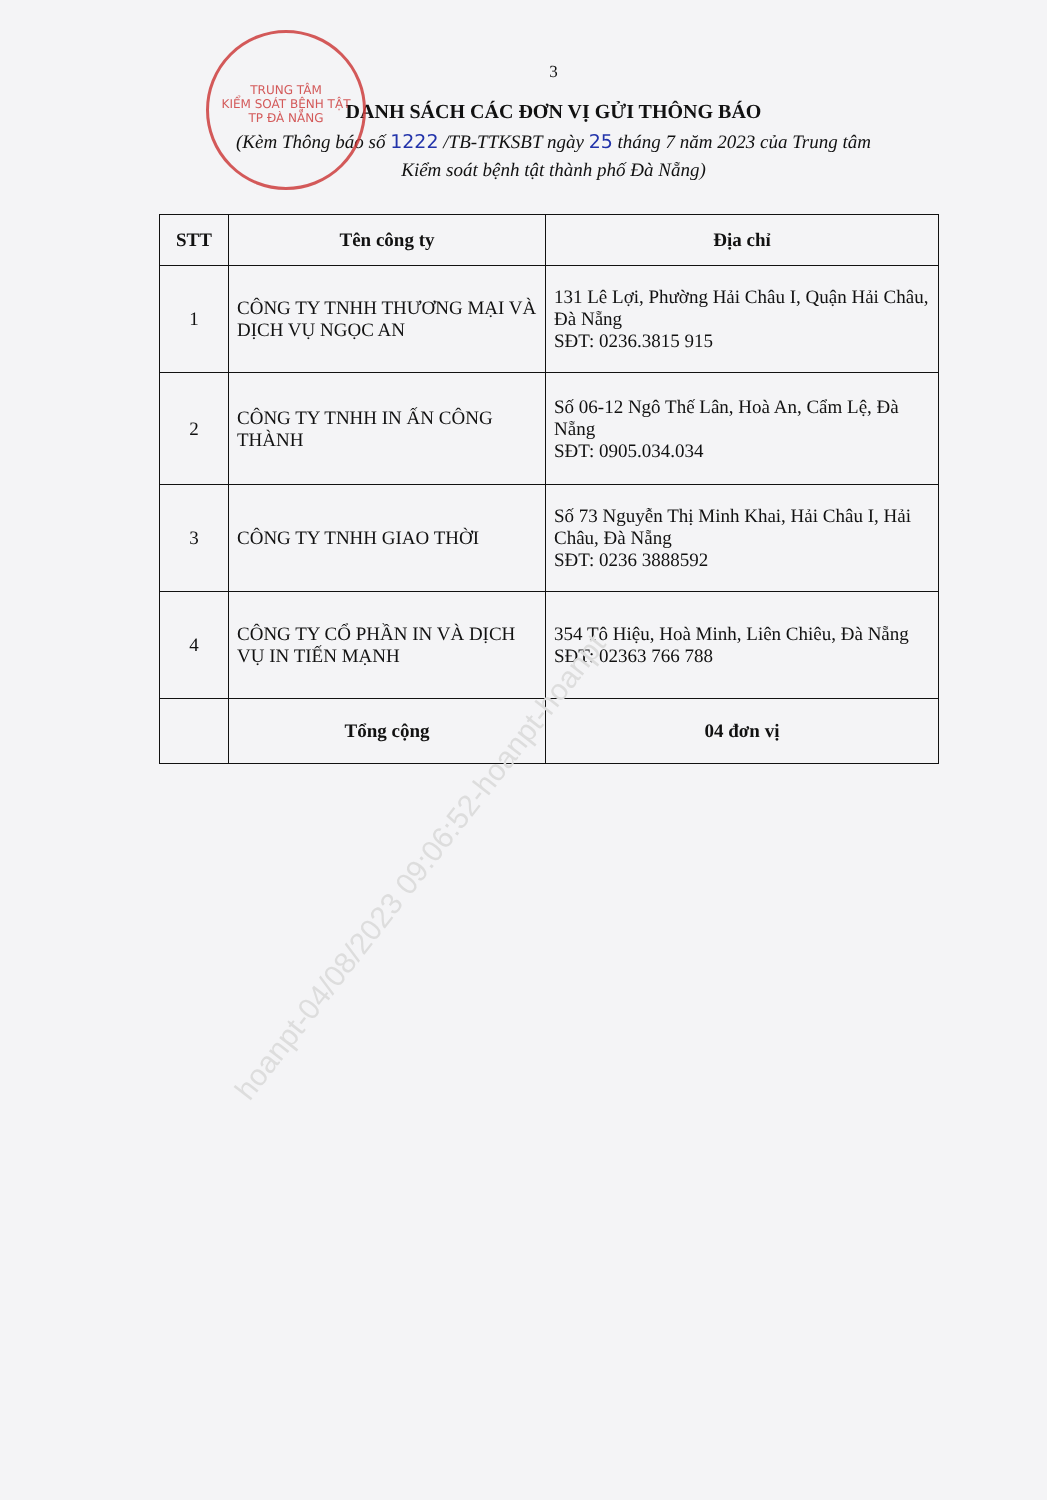TRUNG TÂM
KIỂM SOÁT BỆNH TẬT
TP ĐÀ NẴNG
3
DANH SÁCH CÁC ĐƠN VỊ GỬI THÔNG BÁO
(Kèm Thông báo số 1222 /TB-TTKSBT ngày 25 tháng 7 năm 2023 của Trung tâm
Kiểm soát bệnh tật thành phố Đà Nẵng)
| STT | Tên công ty | Địa chỉ |
| --- | --- | --- |
| 1 | CÔNG TY TNHH THƯƠNG MẠI VÀ DỊCH VỤ NGỌC AN | 131 Lê Lợi, Phường Hải Châu I, Quận Hải Châu, Đà Nẵng SĐT: 0236.3815 915 |
| 2 | CÔNG TY TNHH IN ẤN CÔNG THÀNH | Số 06-12 Ngô Thế Lân, Hoà An, Cẩm Lệ, Đà Nẵng SĐT: 0905.034.034 |
| 3 | CÔNG TY TNHH GIAO THỜI | Số 73 Nguyễn Thị Minh Khai, Hải Châu I, Hải Châu, Đà Nẵng SĐT: 0236 3888592 |
| 4 | CÔNG TY CỔ PHẦN IN VÀ DỊCH VỤ IN TIẾN MẠNH | 354 Tô Hiệu, Hoà Minh, Liên Chiêu, Đà Nẵng SĐT: 02363 766 788 |
| | Tổng cộng | 04 đơn vị |
hoanpt-04/08/2023 09:06:52-hoanpt-hoanpt